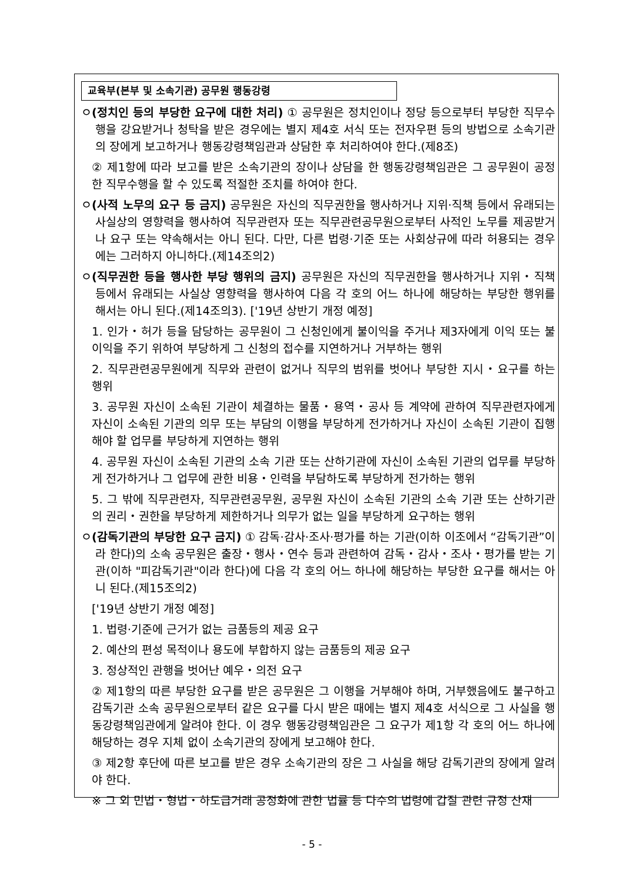교육부(본부 및 소속기관) 공무원 행동강령
ㅇ(정치인 등의 부당한 요구에 대한 처리) ① 공무원은 정치인이나 정당 등으로부터 부당한 직무수행을 강요받거나 청탁을 받은 경우에는 별지 제4호 서식 또는 전자우편 등의 방법으로 소속기관의 장에게 보고하거나 행동강령책임관과 상담한 후 처리하여야 한다.(제8조)
② 제1항에 따라 보고를 받은 소속기관의 장이나 상담을 한 행동강령책임관은 그 공무원이 공정한 직무수행을 할 수 있도록 적절한 조치를 하여야 한다.
ㅇ(사적 노무의 요구 등 금지) 공무원은 자신의 직무권한을 행사하거나 지위·직책 등에서 유래되는 사실상의 영향력을 행사하여 직무관련자 또는 직무관련공무원으로부터 사적인 노무를 제공받거나 요구 또는 약속해서는 아니 된다. 다만, 다른 법령·기준 또는 사회상규에 따라 허용되는 경우에는 그러하지 아니하다.(제14조의2)
ㅇ(직무권한 등을 행사한 부당 행위의 금지) 공무원은 자신의 직무권한을 행사하거나 지위・직책 등에서 유래되는 사실상 영향력을 행사하여 다음 각 호의 어느 하나에 해당하는 부당한 행위를 해서는 아니 된다.(제14조의3). ['19년 상반기 개정 예정]
1. 인가・허가 등을 담당하는 공무원이 그 신청인에게 불이익을 주거나 제3자에게 이익 또는 불이익을 주기 위하여 부당하게 그 신청의 접수를 지연하거나 거부하는 행위
2. 직무관련공무원에게 직무와 관련이 없거나 직무의 범위를 벗어나 부당한 지시・요구를 하는 행위
3. 공무원 자신이 소속된 기관이 체결하는 물품・용역・공사 등 계약에 관하여 직무관련자에게 자신이 소속된 기관의 의무 또는 부담의 이행을 부당하게 전가하거나 자신이 소속된 기관이 집행해야 할 업무를 부당하게 지연하는 행위
4. 공무원 자신이 소속된 기관의 소속 기관 또는 산하기관에 자신이 소속된 기관의 업무를 부당하게 전가하거나 그 업무에 관한 비용・인력을 부담하도록 부당하게 전가하는 행위
5. 그 밖에 직무관련자, 직무관련공무원, 공무원 자신이 소속된 기관의 소속 기관 또는 산하기관의 권리・권한을 부당하게 제한하거나 의무가 없는 일을 부당하게 요구하는 행위
ㅇ(감독기관의 부당한 요구 금지) ① 감독·감사·조사·평가를 하는 기관(이하 이조에서 “감독기관”이라 한다)의 소속 공무원은 출장・행사・연수 등과 관련하여 감독・감사・조사・평가를 받는 기관(이하 "피감독기관"이라 한다)에 다음 각 호의 어느 하나에 해당하는 부당한 요구를 해서는 아니 된다.(제15조의2)
['19년 상반기 개정 예정]
1. 법령·기준에 근거가 없는 금품등의 제공 요구
2. 예산의 편성 목적이나 용도에 부합하지 않는 금품등의 제공 요구
3. 정상적인 관행을 벗어난 예우・의전 요구
② 제1항의 따른 부당한 요구를 받은 공무원은 그 이행을 거부해야 하며, 거부했음에도 불구하고 감독기관 소속 공무원으로부터 같은 요구를 다시 받은 때에는 별지 제4호 서식으로 그 사실을 행동강령책임관에게 알려야 한다. 이 경우 행동강령책임관은 그 요구가 제1항 각 호의 어느 하나에 해당하는 경우 지체 없이 소속기관의 장에게 보고해야 한다.
③ 제2항 후단에 따른 보고를 받은 경우 소속기관의 장은 그 사실을 해당 감독기관의 장에게 알려야 한다.
※ 그 외 민법・형법・하도급거래 공정화에 관한 법률 등 다수의 법령에 갑질 관련 규정 산재
- 5 -